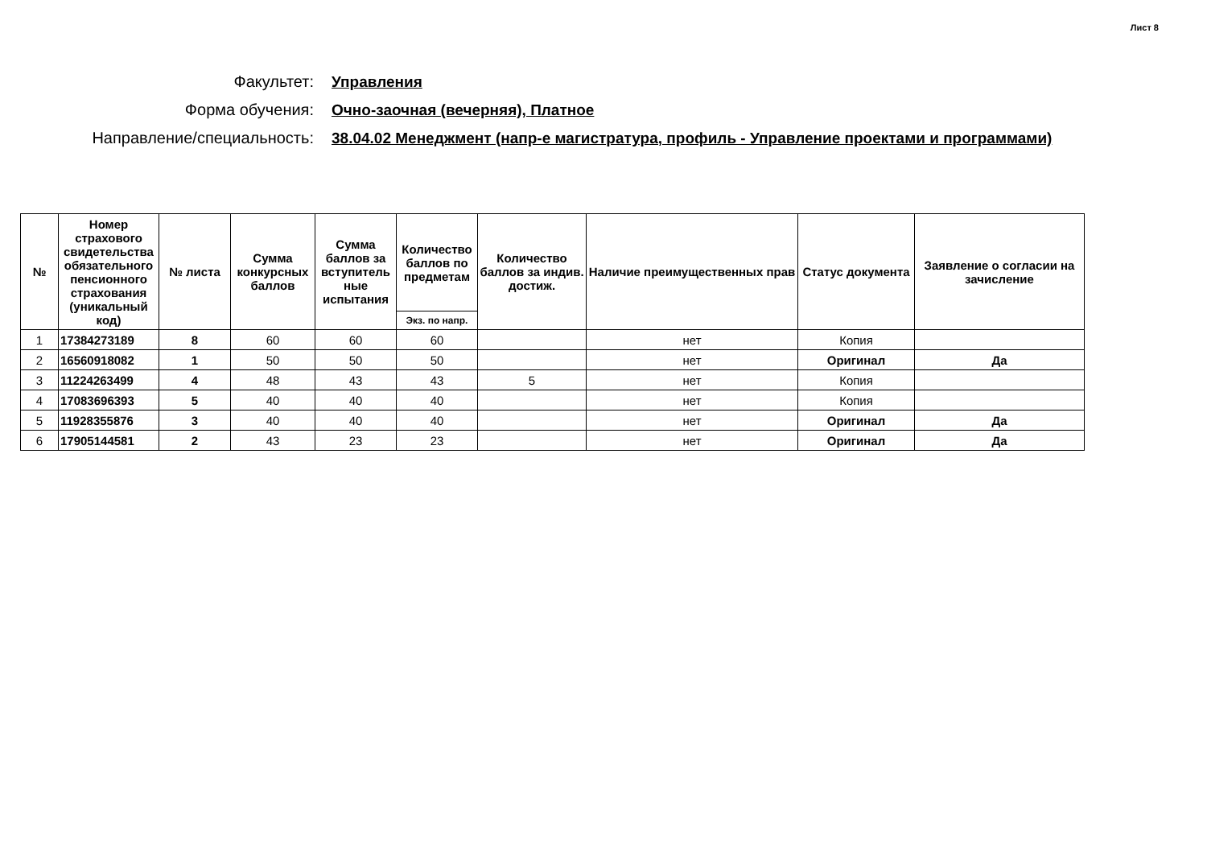Лист 8
Факультет: Управления
Форма обучения: Очно-заочная (вечерняя), Платное
Направление/специальность: 38.04.02 Менеджмент (напр-е магистратура, профиль - Управление проектами и программами)
| № | Номер страхового свидетельства обязательного пенсионного страхования (уникальный код) | № листа | Сумма конкурсных баллов | Сумма баллов за вступитель ные испытания | Количество баллов по предметам | Количество баллов за индив. достиж. | Наличие преимущественных прав | Статус документа | Заявление о согласии на зачисление |
| --- | --- | --- | --- | --- | --- | --- | --- | --- | --- |
| | | | | | Экз. по напр. | | | | |
| 1 | 17384273189 | 8 | 60 | 60 | 60 | | нет | Копия | |
| 2 | 16560918082 | 1 | 50 | 50 | 50 | | нет | Оригинал | Да |
| 3 | 11224263499 | 4 | 48 | 43 | 43 | 5 | нет | Копия | |
| 4 | 17083696393 | 5 | 40 | 40 | 40 | | нет | Копия | |
| 5 | 11928355876 | 3 | 40 | 40 | 40 | | нет | Оригинал | Да |
| 6 | 17905144581 | 2 | 43 | 23 | 23 | | нет | Оригинал | Да |